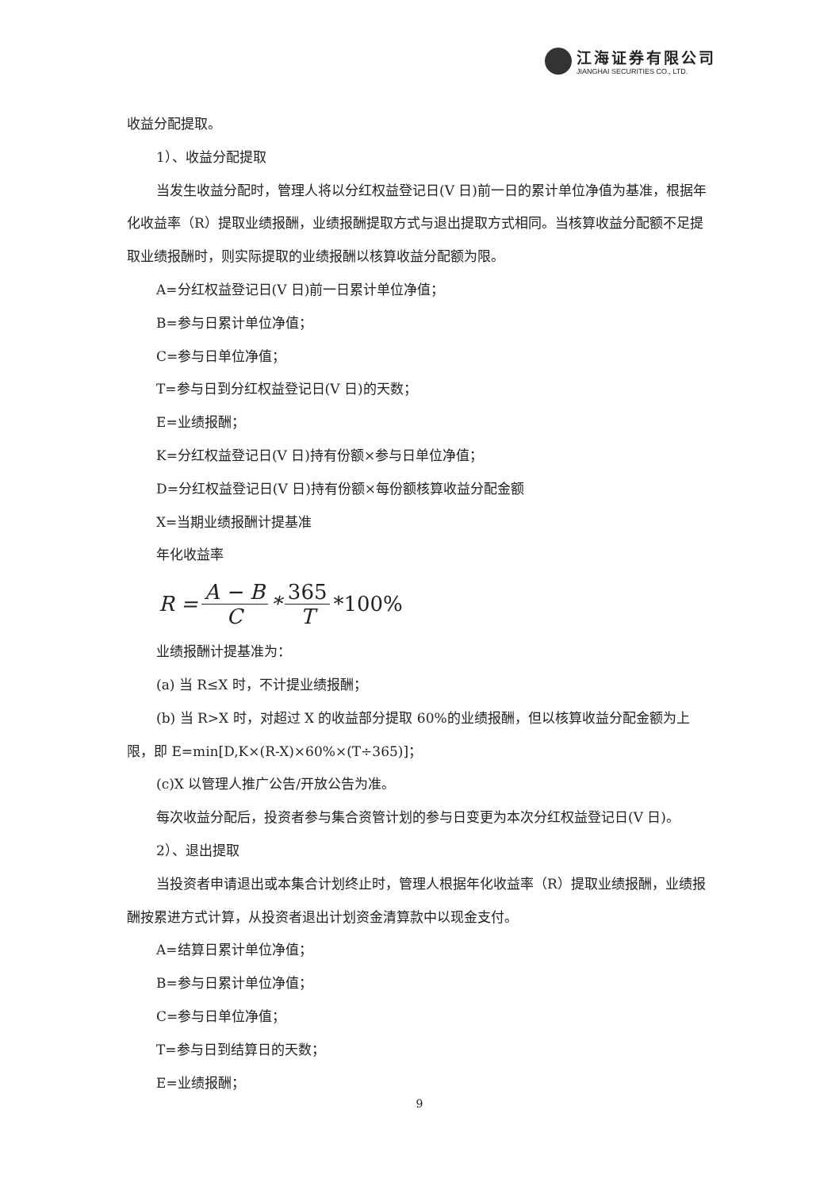江海证券有限公司
JIANGHAI SECURITIES CO., LTD.
收益分配提取。
1）、收益分配提取
当发生收益分配时，管理人将以分红权益登记日(V 日)前一日的累计单位净值为基准，根据年化收益率（R）提取业绩报酬，业绩报酬提取方式与退出提取方式相同。当核算收益分配额不足提取业绩报酬时，则实际提取的业绩报酬以核算收益分配额为限。
A=分红权益登记日(V 日)前一日累计单位净值；
B=参与日累计单位净值；
C=参与日单位净值；
T=参与日到分红权益登记日(V 日)的天数；
E=业绩报酬；
K=分红权益登记日(V 日)持有份额×参与日单位净值；
D=分红权益登记日(V 日)持有份额×每份额核算收益分配金额
X=当期业绩报酬计提基准
年化收益率
R = A − B C * 365 T *100%
业绩报酬计提基准为：
(a) 当 R≤X 时，不计提业绩报酬；
(b) 当 R>X 时，对超过 X 的收益部分提取 60%的业绩报酬，但以核算收益分配金额为上限，即 E=min[D,K×(R-X)×60%×(T÷365)]；
(c)X 以管理人推广公告/开放公告为准。
每次收益分配后，投资者参与集合资管计划的参与日变更为本次分红权益登记日(V 日)。
2）、退出提取
当投资者申请退出或本集合计划终止时，管理人根据年化收益率（R）提取业绩报酬，业绩报酬按累进方式计算，从投资者退出计划资金清算款中以现金支付。
A=结算日累计单位净值；
B=参与日累计单位净值；
C=参与日单位净值；
T=参与日到结算日的天数；
E=业绩报酬；
9